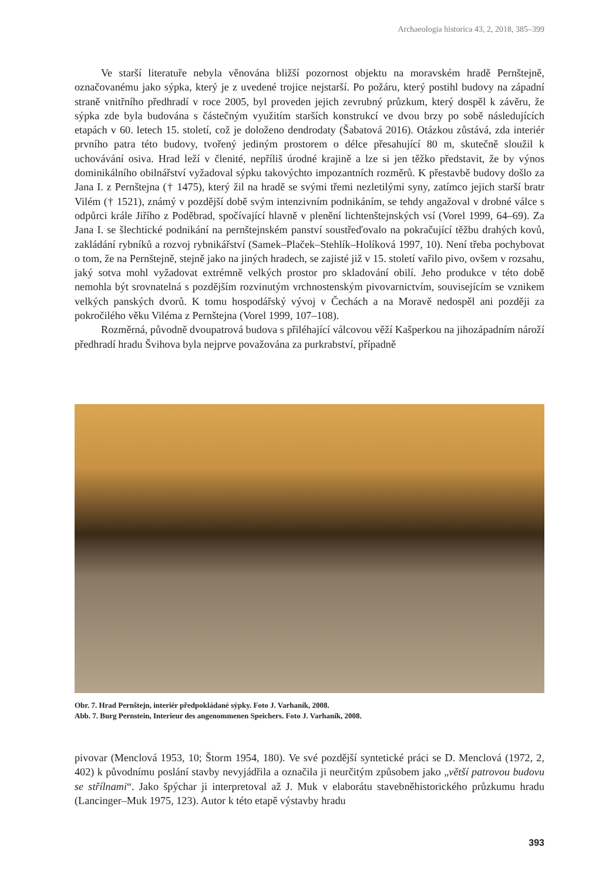Archaeologia historica 43, 2, 2018, 385–399
Ve starší literatuře nebyla věnována bližší pozornost objektu na moravském hradě Pernštejně, označovanému jako sýpka, který je z uvedené trojice nejstarší. Po požáru, který postihl budovy na západní straně vnitřního předhradí v roce 2005, byl proveden jejich zevrubný průzkum, který dospěl k závěru, že sýpka zde byla budována s částečným využitím starších konstrukcí ve dvou brzy po sobě následujících etapách v 60. letech 15. století, což je doloženo dendrodaty (Šabatová 2016). Otázkou zůstává, zda interiér prvního patra této budovy, tvořený jediným prostorem o délce přesahující 80 m, skutečně sloužil k uchovávání osiva. Hrad leží v členité, nepříliš úrodné krajině a lze si jen těžko představit, že by výnos dominikálního obilnářství vyžadoval sýpku takovýchto impozantních rozměrů. K přestavbě budovy došlo za Jana I. z Pernštejna († 1475), který žil na hradě se svými třemi nezletilými syny, zatímco jejich starší bratr Vilém († 1521), známý v pozdější době svým intenzivním podnikáním, se tehdy angažoval v drobné válce s odpůrci krále Jiřího z Poděbrad, spočívající hlavně v plenění lichtenštejnských vsí (Vorel 1999, 64–69). Za Jana I. se šlechtické podnikání na pernštejnském panství soustřeďovalo na pokračující těžbu drahých kovů, zakládání rybníků a rozvoj rybnikářství (Samek–Plaček–Stehlík–Holíková 1997, 10). Není třeba pochybovat o tom, že na Pernštejně, stejně jako na jiných hradech, se zajisté již v 15. století vařilo pivo, ovšem v rozsahu, jaký sotva mohl vyžadovat extrémně velkých prostor pro skladování obilí. Jeho produkce v této době nemohla být srovnatelná s pozdějším rozvinutým vrchnostenským pivovarnictvím, souvisejícím se vznikem velkých panských dvorů. K tomu hospodářský vývoj v Čechách a na Moravě nedospěl ani později za pokročilého věku Viléma z Pernštejna (Vorel 1999, 107–108).
Rozměrná, původně dvoupatrová budova s přiléhající válcovou věží Kašperkou na jihozápadním nároží předhradí hradu Švihova byla nejprve považována za purkrabství, případně
Obr. 7. Hrad Pernštejn, interiér předpokládané sýpky. Foto J. Varhaník, 2008.
Abb. 7. Burg Pernstein, Interieur des angenommenen Speichers. Foto J. Varhaník, 2008.
pivovar (Menclová 1953, 10; Štorm 1954, 180). Ve své pozdější syntetické práci se D. Menclová (1972, 2, 402) k původnímu poslání stavby nevyjádřila a označila ji neurčitým způsobem jako „větší patrovou budovu se střílnami“. Jako špýchar ji interpretoval až J. Muk v elaborátu stavebněhistorického průzkumu hradu (Lancinger–Muk 1975, 123). Autor k této etapě výstavby hradu
393